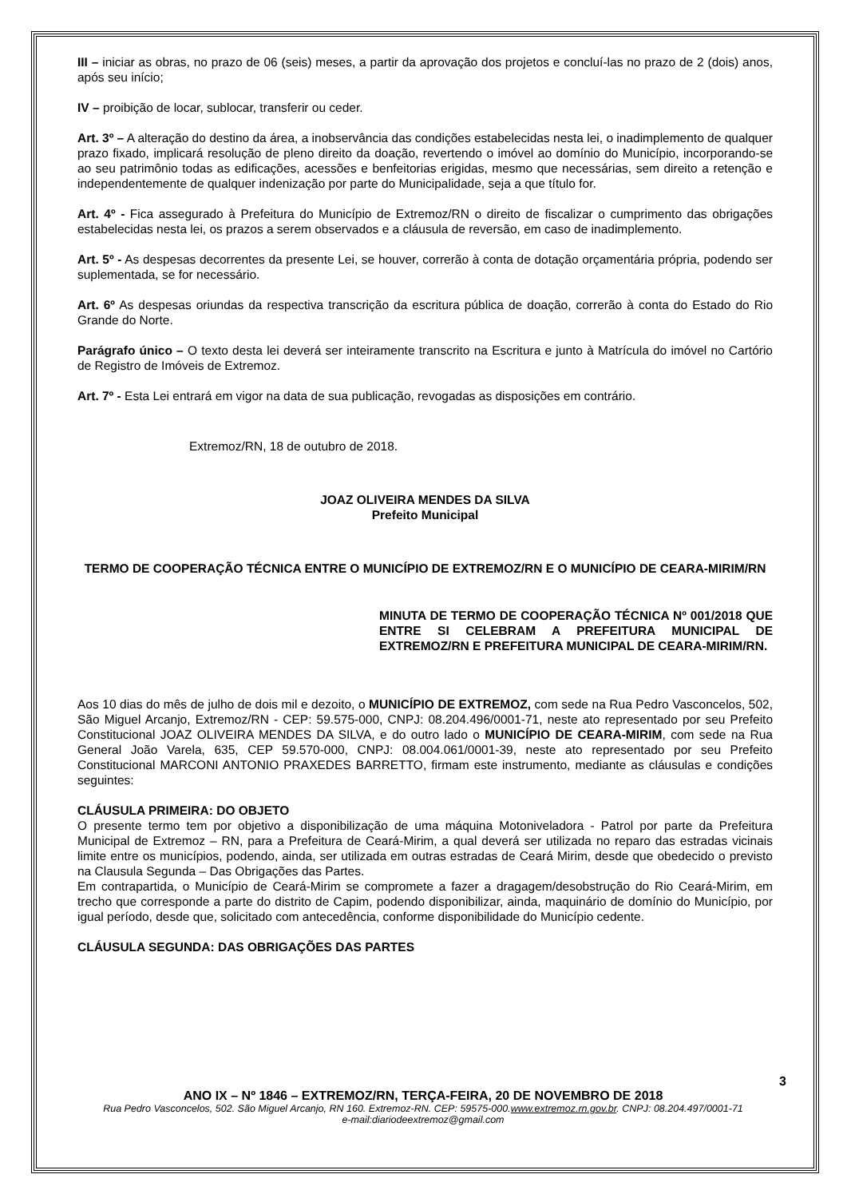III – iniciar as obras, no prazo de 06 (seis) meses, a partir da aprovação dos projetos e concluí-las no prazo de 2 (dois) anos, após seu início;
IV – proibição de locar, sublocar, transferir ou ceder.
Art. 3º – A alteração do destino da área, a inobservância das condições estabelecidas nesta lei, o inadimplemento de qualquer prazo fixado, implicará resolução de pleno direito da doação, revertendo o imóvel ao domínio do Município, incorporando-se ao seu patrimônio todas as edificações, acessões e benfeitorias erigidas, mesmo que necessárias, sem direito a retenção e independentemente de qualquer indenização por parte do Municipalidade, seja a que título for.
Art. 4º - Fica assegurado à Prefeitura do Município de Extremoz/RN o direito de fiscalizar o cumprimento das obrigações estabelecidas nesta lei, os prazos a serem observados e a cláusula de reversão, em caso de inadimplemento.
Art. 5º - As despesas decorrentes da presente Lei, se houver, correrão à conta de dotação orçamentária própria, podendo ser suplementada, se for necessário.
Art. 6º As despesas oriundas da respectiva transcrição da escritura pública de doação, correrão à conta do Estado do Rio Grande do Norte.
Parágrafo único – O texto desta lei deverá ser inteiramente transcrito na Escritura e junto à Matrícula do imóvel no Cartório de Registro de Imóveis de Extremoz.
Art. 7º - Esta Lei entrará em vigor na data de sua publicação, revogadas as disposições em contrário.
Extremoz/RN, 18 de outubro de 2018.
JOAZ OLIVEIRA MENDES DA SILVA
Prefeito Municipal
TERMO DE COOPERAÇÃO TÉCNICA ENTRE O MUNICÍPIO DE EXTREMOZ/RN E O MUNICÍPIO DE CEARA-MIRIM/RN
MINUTA DE TERMO DE COOPERAÇÃO TÉCNICA Nº 001/2018 QUE ENTRE SI CELEBRAM A PREFEITURA MUNICIPAL DE EXTREMOZ/RN E PREFEITURA MUNICIPAL DE CEARA-MIRIM/RN.
Aos 10 dias do mês de julho de dois mil e dezoito, o MUNICÍPIO DE EXTREMOZ, com sede na Rua Pedro Vasconcelos, 502, São Miguel Arcanjo, Extremoz/RN - CEP: 59.575-000, CNPJ: 08.204.496/0001-71, neste ato representado por seu Prefeito Constitucional JOAZ OLIVEIRA MENDES DA SILVA, e do outro lado o MUNICÍPIO DE CEARA-MIRIM, com sede na Rua General João Varela, 635, CEP 59.570-000, CNPJ: 08.004.061/0001-39, neste ato representado por seu Prefeito Constitucional MARCONI ANTONIO PRAXEDES BARRETTO, firmam este instrumento, mediante as cláusulas e condições seguintes:
CLÁUSULA PRIMEIRA: DO OBJETO
O presente termo tem por objetivo a disponibilização de uma máquina Motoniveladora - Patrol por parte da Prefeitura Municipal de Extremoz – RN, para a Prefeitura de Ceará-Mirim, a qual deverá ser utilizada no reparo das estradas vicinais limite entre os municípios, podendo, ainda, ser utilizada em outras estradas de Ceará Mirim, desde que obedecido o previsto na Clausula Segunda – Das Obrigações das Partes.
Em contrapartida, o Município de Ceará-Mirim se compromete a fazer a dragagem/desobstrução do Rio Ceará-Mirim, em trecho que corresponde a parte do distrito de Capim, podendo disponibilizar, ainda, maquinário de domínio do Município, por igual período, desde que, solicitado com antecedência, conforme disponibilidade do Município cedente.
CLÁUSULA SEGUNDA: DAS OBRIGAÇÕES DAS PARTES
3
ANO IX – Nº 1846 – EXTREMOZ/RN, TERÇA-FEIRA, 20 DE NOVEMBRO DE 2018
Rua Pedro Vasconcelos, 502. São Miguel Arcanjo, RN 160. Extremoz-RN. CEP: 59575-000.www.extremoz.rn.gov.br. CNPJ: 08.204.497/0001-71
e-mail:diariodeextremoz@gmail.com